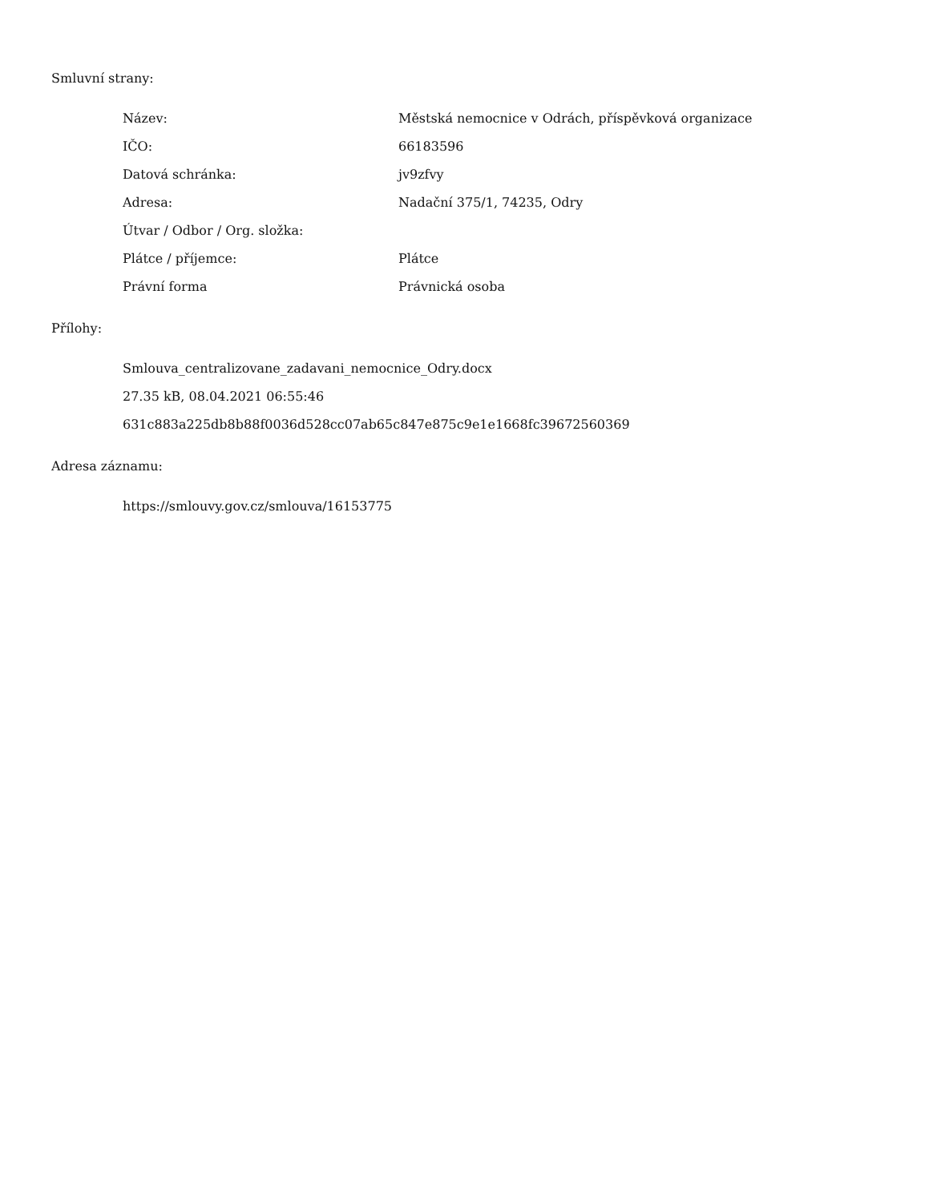Smluvní strany:
| Název: | Městská nemocnice v Odrách, příspěvková organizace |
| IČO: | 66183596 |
| Datová schránka: | jv9zfvy |
| Adresa: | Nadační 375/1, 74235, Odry |
| Útvar / Odbor / Org. složka: | |
| Plátce / příjemce: | Plátce |
| Právní forma | Právnická osoba |
Přílohy:
Smlouva_centralizovane_zadavani_nemocnice_Odry.docx
27.35 kB, 08.04.2021 06:55:46
631c883a225db8b88f0036d528cc07ab65c847e875c9e1e1668fc39672560369
Adresa záznamu:
https://smlouvy.gov.cz/smlouva/16153775